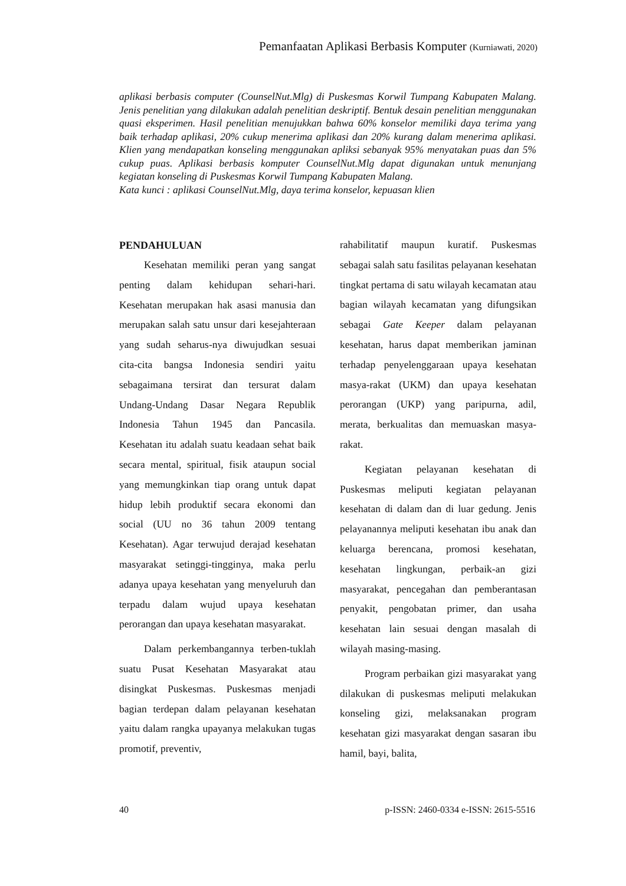Pemanfaatan Aplikasi Berbasis Komputer (Kurniawati, 2020)
aplikasi berbasis computer (CounselNut.Mlg) di Puskesmas Korwil Tumpang Kabupaten Malang. Jenis penelitian yang dilakukan adalah penelitian deskriptif. Bentuk desain penelitian menggunakan quasi eksperimen. Hasil penelitian menujukkan bahwa 60% konselor memiliki daya terima yang baik terhadap aplikasi, 20% cukup menerima aplikasi dan 20% kurang dalam menerima aplikasi. Klien yang mendapatkan konseling menggunakan apliksi sebanyak 95% menyatakan puas dan 5% cukup puas. Aplikasi berbasis komputer CounselNut.Mlg dapat digunakan untuk menunjang kegiatan konseling di Puskesmas Korwil Tumpang Kabupaten Malang.
Kata kunci : aplikasi CounselNut.Mlg, daya terima konselor, kepuasan klien
PENDAHULUAN
Kesehatan memiliki peran yang sangat penting dalam kehidupan sehari-hari. Kesehatan merupakan hak asasi manusia dan merupakan salah satu unsur dari kesejahteraan yang sudah seharus-nya diwujudkan sesuai cita-cita bangsa Indonesia sendiri yaitu sebagaimana tersirat dan tersurat dalam Undang-Undang Dasar Negara Republik Indonesia Tahun 1945 dan Pancasila. Kesehatan itu adalah suatu keadaan sehat baik secara mental, spiritual, fisik ataupun social yang memungkinkan tiap orang untuk dapat hidup lebih produktif secara ekonomi dan social (UU no 36 tahun 2009 tentang Kesehatan). Agar terwujud derajad kesehatan masyarakat setinggi-tingginya, maka perlu adanya upaya kesehatan yang menyeluruh dan terpadu dalam wujud upaya kesehatan perorangan dan upaya kesehatan masyarakat.
Dalam perkembangannya terben-tuklah suatu Pusat Kesehatan Masyarakat atau disingkat Puskesmas. Puskesmas menjadi bagian terdepan dalam pelayanan kesehatan yaitu dalam rangka upayanya melakukan tugas promotif, preventiv,
rahabilitatif maupun kuratif. Puskesmas sebagai salah satu fasilitas pelayanan kesehatan tingkat pertama di satu wilayah kecamatan atau bagian wilayah kecamatan yang difungsikan sebagai Gate Keeper dalam pelayanan kesehatan, harus dapat memberikan jaminan terhadap penyelenggaraan upaya kesehatan masya-rakat (UKM) dan upaya kesehatan perorangan (UKP) yang paripurna, adil, merata, berkualitas dan memuaskan masya-rakat.
Kegiatan pelayanan kesehatan di Puskesmas meliputi kegiatan pelayanan kesehatan di dalam dan di luar gedung. Jenis pelayanannya meliputi kesehatan ibu anak dan keluarga berencana, promosi kesehatan, kesehatan lingkungan, perbaik-an gizi masyarakat, pencegahan dan pemberantasan penyakit, pengobatan primer, dan usaha kesehatan lain sesuai dengan masalah di wilayah masing-masing.
Program perbaikan gizi masyarakat yang dilakukan di puskesmas meliputi melakukan konseling gizi, melaksanakan program kesehatan gizi masyarakat dengan sasaran ibu hamil, bayi, balita,
40 p-ISSN: 2460-0334 e-ISSN: 2615-5516